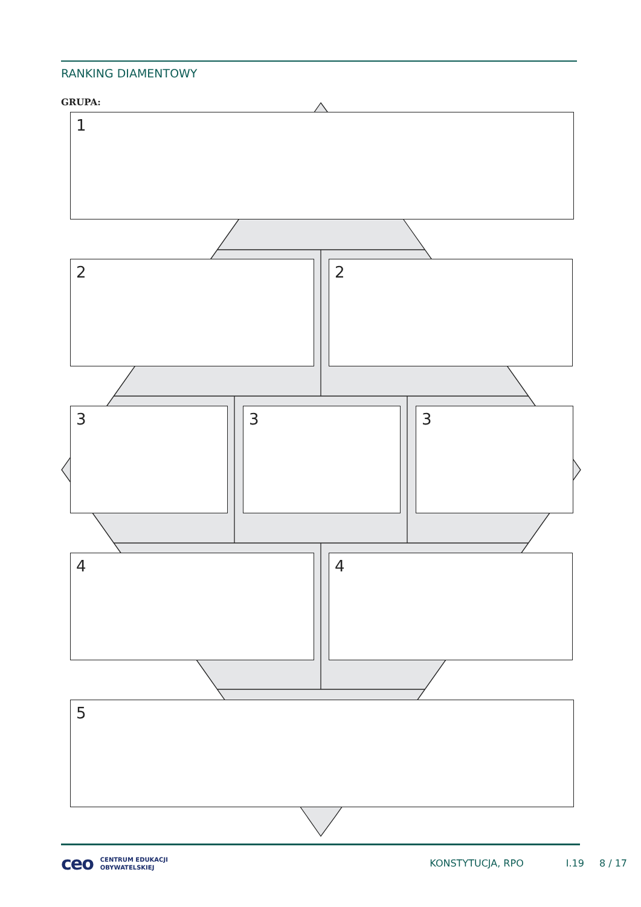RANKING DIAMENTOWY
GRUPA:
1
2 2
3 3 3
4 4
5
ceo CENTRUM EDUKACJI
OBYWATELSKIEJ KONSTYTUCJA, RPO I.19 8 / 17